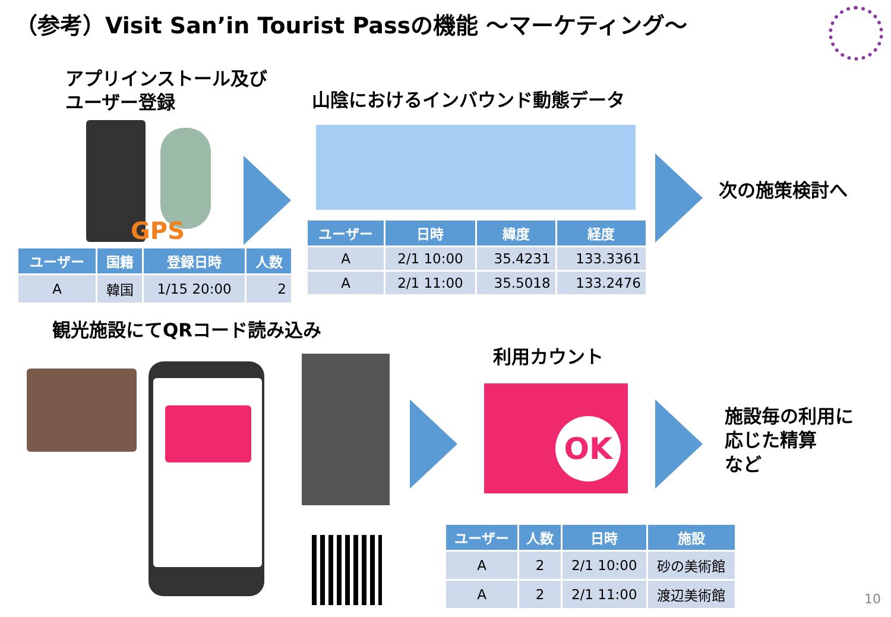（参考）Visit San’in Tourist Passの機能 ～マーケティング～
アプリインストール及び
ユーザー登録
山陰におけるインバウンド動態データ
GPS
次の施策検討へ
| ユーザー | 国籍 | 登録日時 | 人数 |
| --- | --- | --- | --- |
| A | 韓国 | 1/15 20:00 | 2 |
| ユーザー | 日時 | 緯度 | 経度 |
| --- | --- | --- | --- |
| A | 2/1 10:00 | 35.4231 | 133.3361 |
| A | 2/1 11:00 | 35.5018 | 133.2476 |
観光施設にてQRコード読み込み
利用カウント
OK
施設毎の利用に
応じた精算
など
| ユーザー | 人数 | 日時 | 施設 |
| --- | --- | --- | --- |
| A | 2 | 2/1 10:00 | 砂の美術館 |
| A | 2 | 2/1 11:00 | 渡辺美術館 |
10